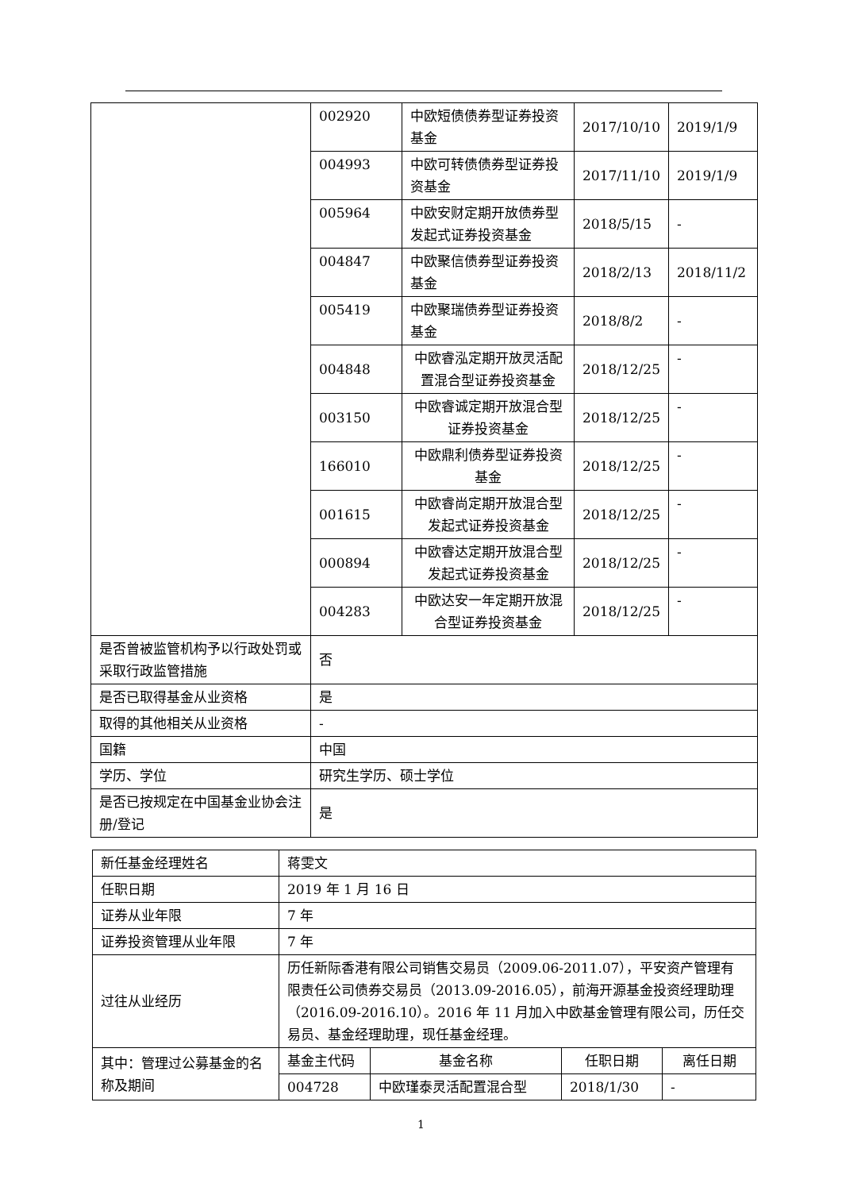| | 002920 | 中欧短债债券型证券投资基金 | 2017/10/10 | 2019/1/9 |
| | 004993 | 中欧可转债债券型证券投资基金 | 2017/11/10 | 2019/1/9 |
| | 005964 | 中欧安财定期开放债券型发起式证券投资基金 | 2018/5/15 | - |
| | 004847 | 中欧聚信债券型证券投资基金 | 2018/2/13 | 2018/11/2 |
| | 005419 | 中欧聚瑞债券型证券投资基金 | 2018/8/2 | - |
| | 004848 | 中欧睿泓定期开放灵活配置混合型证券投资基金 | 2018/12/25 | - |
| | 003150 | 中欧睿诚定期开放混合型证券投资基金 | 2018/12/25 | - |
| | 166010 | 中欧鼎利债券型证券投资基金 | 2018/12/25 | - |
| | 001615 | 中欧睿尚定期开放混合型发起式证券投资基金 | 2018/12/25 | - |
| | 000894 | 中欧睿达定期开放混合型发起式证券投资基金 | 2018/12/25 | - |
| | 004283 | 中欧达安一年定期开放混合型证券投资基金 | 2018/12/25 | - |
| 是否曾被监管机构予以行政处罚或采取行政监管措施 | 否 | | | |
| 是否已取得基金从业资格 | 是 | | | |
| 取得的其他相关从业资格 | - | | | |
| 国籍 | 中国 | | | |
| 学历、学位 | 研究生学历、硕士学位 | | | |
| 是否已按规定在中国基金业协会注册/登记 | 是 | | | |
| 新任基金经理姓名 | 蒋雯文 | | | |
| 任职日期 | 2019 年 1 月 16 日 | | | |
| 证券从业年限 | 7 年 | | | |
| 证券投资管理从业年限 | 7 年 | | | |
| 过往从业经历 | 历任新际香港有限公司销售交易员（2009.06-2011.07），平安资产管理有限责任公司债券交易员（2013.09-2016.05），前海开源基金投资经理助理（2016.09-2016.10）。2016 年 11 月加入中欧基金管理有限公司，历任交易员、基金经理助理，现任基金经理。 | | | |
| 其中：管理过公募基金的名称及期间 | 基金主代码 | 基金名称 | 任职日期 | 离任日期 |
| | 004728 | 中欧瑾泰灵活配置混合型 | 2018/1/30 | - |
1